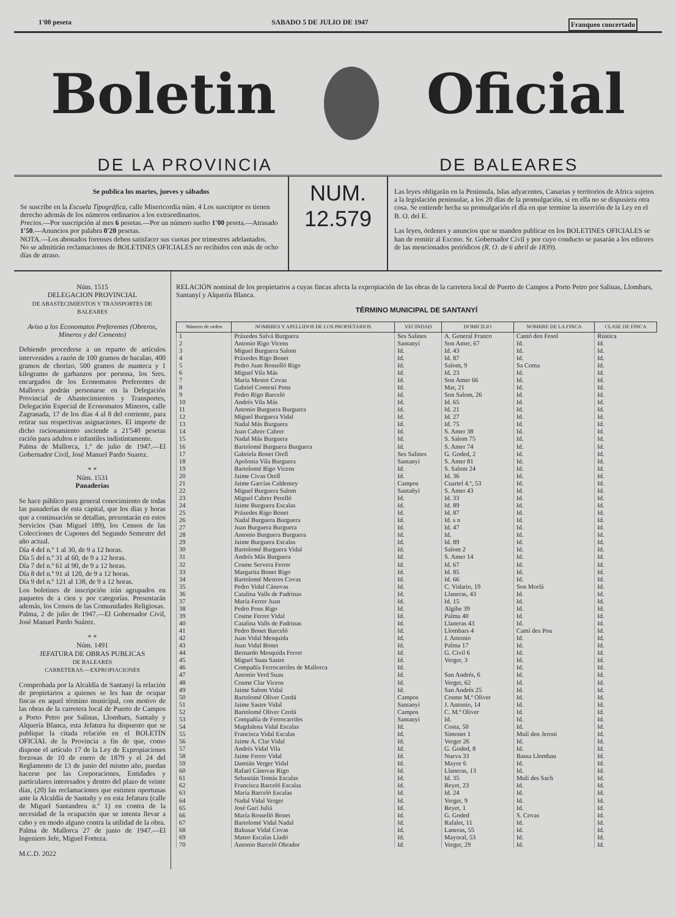1'00 peseta SABADO 5 DE JULIO DE 1947 Franqueo concertado
Boletin Oficial
DE LA PROVINCIA DE BALEARES
Se publica los martes, jueves y sábados
Se suscribe en la Escuela Tipográfica, calle Misericordia núm. 4 Los suscriptor es tienen derecho además de los números ordinarios a los extraordinarios.
Precios.—Por suscripción al mes 6 pesetas.—Por un número suelto 1'00 peseta.—Atrasado 1'50.—Anuncios por palabra 0'20 pesetas.
NOTA.—Los abonados forenses deben satisfacer sus cuotas por trimestres adelantados.
No se admitirán reclamaciones de BOLETINES OFICIALES no recibidos con más de ocho días de atraso.
NUM.
12.579
Las leyes obligarán en la Península, Islas adyacentes, Canarias y territorios de Africa sujetos a la legislación peninsular, a los 20 días de la promulgación, si en ella no se dispusiera otra cosa. Se entiende hecha su promulgación el día en que termine la inserción de la Ley en el B. O. del E.
Las leyes, órdenes y anuncios que se manden publicar en los BOLETINES OFICIALES se han de remitir al Excmo. Sr. Gobernador Civil y por cuyo conducto se pasarán a los editores de las mencionados periódicos (R. O. de 6 abril de 1839).
Núm. 1515
DELEGACION PROVINCIAL
DE ABASTECIMIENTOS Y TRANSPORTES DE BALEARES
Aviso a los Economatos Preferentes (Obreros, Mineros y del Cemento)
Debiendo procederse a un reparto de artículos intervenidos a razón de 100 gramos de bacalao, 400 gramos de chorizo, 500 gramos de manteca y 1 kilogramo de garbanzos por persona, los Sres. encargados de los Economatos Preferentes de Mallorca podrán personarse en la Delegación Provincial de Abastecimientos y Transportes, Delegación Especial de Economatos Mineros, calle Zagranada, 17 de los días 4 al 8 del corriente, para retirar sus respectivas asignaciones. El importe de dicho racionamiento asciende a 21'540 pesetas ración para adultos e infantiles indistintamente.
Palma de Mallorca, 1.º de julio de 1947.—El Gobernador Civil, José Manuel Pardo Suarez.
* *
Núm. 1531
Panaderías
Se hace público para general conocimiento de todas las panaderías de esta capital, que los días y horas que a continuación se detallan, presentarán en estos Servicios (San Miguel 189), los Censos de las Colecciones de Cupones del Segundo Semestre del año actual.
Día 4 del n.º 1 al 30, de 9 a 12 horas.
Día 5 del n.º 31 al 60, de 9 a 12 horas.
Día 7 del n.º 61 al 90, de 9 a 12 horas.
Día 8 del n.º 91 al 120, de 9 a 12 horas.
Día 9 del n.º 121 al 138, de 9 a 12 horas.
Los boletines de inscripción irán agrupados en paquetes de a cien y por categorías. Presentarán además, los Censos de las Comunidades Religiosas.
Palma, 2 de julio de 1947.—El Gobernador Civil, José Manuel Pardo Suárez.
* *
Núm. 1491
JEFATURA DE OBRAS PUBLICAS
DE BALEARES
CARRETERAS.—EXPROPIACIONES
Comprobada por la Alcaldía de Santanyí la relación de propietarios a quienes se les han de ocupar fincas en aquel término municipal, con motivo de las obras de la carretera local de Puerto de Campos a Porto Petro por Salinas, Llombars, Santañy y Alquería Blanca, esta Jefatura ha dispuesto que se publique la citada relación en el BOLETÍN OFICIAL de la Provincia a fin de que, como dispone el artículo 17 de la Ley de Expropiaciones forzosas de 10 de enero de 1879 y el 24 del Reglamento de 13 de junio del mismo año, puedan hacerse por las Corporaciones, Entidades y particulares interesados y dentro del plazo de veinte días, (20) las reclamaciones que estimen oportunas ante la Alcaldía de Santañy y en esta Jefatura (calle de Miguel Santandreu n.º 1) en contra de la necesidad de la ocupación que se intenta llevar a cabo y en modo alguno contra la utilidad de la obra.
Palma de Mallorca 27 de junio de 1947.—El Ingeniero Jefe, Miguel Forteza.
M.C.D. 2022
RELACIÓN nominal de los propietarios a cuyas fincas afecta la expropiación de las obras de la carretera local de Puerto de Campos a Porto Petro por Salinas, Llombars, Santanyí y Alquería Blanca.
TÉRMINO MUNICIPAL DE SANTANYÍ
| Número de orden | NOMBRES Y APELLIDOS DE LOS PROPIETARIOS | VECINDAD | DOMICILIO | NOMRRE DE LA FINCA | CLASE DE FINCA |
| --- | --- | --- | --- | --- | --- |
| 1 | Práxedes Salvá Burguera | Ses Salines | A. General Franco | Cantó den Fesol | Rústica |
| 2 | Antonio Rigo Vicens | Santanyí | Son Amer, 67 | Id. | Id. |
| 3 | Miguel Burguera Salom | Id. | Id. 43 | Id. | Id. |
| 4 | Práxedes Rigo Bonet | Id. | Id. 87 | Id. | Id. |
| 5 | Pedro Juan Rosselló Rigo | Id. | Salom, 9 | Sa Coma | Id. |
| 6 | Miguel Vila Más | Id. | Id. 23 | Id. | Id. |
| 7 | María Mestre Covas | Id. | Son Amer 66 | Id. | Id. |
| 8 | Gabriel Contestí Pons | Id. | Mar, 21 | Id. | Id. |
| 9 | Pedro Rigo Barceló | Id. | Son Salom, 26 | Id. | Id. |
| 10 | Andrés Vila Más | Id. | Id. 65 | Id. | Id. |
| 11 | Antonio Burguera Burguera | Id. | Id. 21 | Id. | Id. |
| 12 | Miguel Burguera Vidal | Id. | Id. 27 | Id. | Id. |
| 13 | Nadal Más Burguera | Id. | Id. 75 | Id. | Id. |
| 14 | Juan Cabrer Cabrer | Id. | S. Amer 38 | Id. | Id. |
| 15 | Nadal Más Burguera | Id. | S. Salom 75 | Id. | Id. |
| 16 | Bartolomé Burguera Burguera | Id. | S. Amer 74 | Id. | Id. |
| 17 | Gabriela Bonet Orell | Ses Salines | G. Goded, 2 | Id. | Id. |
| 18 | Apolonia Vila Burguera | Santanyí | S. Amer 81 | Id. | Id. |
| 19 | Bartolomé Rigo Vicens | Id. | S. Salom 24 | Id. | Id. |
| 20 | Jaime Civas Orell | Id. | Id. 36 | Id. | Id. |
| 21 | Jaime Garcías Caldentey | Campos | Cuartel 4.º, 53 | Id. | Id. |
| 22 | Miguel Burguera Salom | Santañyí | S. Amer 43 | Id. | Id. |
| 23 | Miguel Cabrer Perelló | Id. | Id. 33 | Id. | Id. |
| 24 | Jaime Burguera Escalas | Id. | Id. 89 | Id. | Id. |
| 25 | Práxedes Rigo Bonet | Id. | Id. 87 | Id. | Id. |
| 26 | Nadal Burguera Burguera | Id. | Id. s n | Id. | Id. |
| 27 | Juan Burguera Burguera | Id. | Id. 47 | Id. | Id. |
| 28 | Antonio Burguera Burguera | Id. | Id. | Id. | Id. |
| 29 | Jaime Burguera Escalas | Id. | Id. 89 | Id. | Id. |
| 30 | Bartolomé Burguera Vidal | Id. | Salom 2 | Id. | Id. |
| 31 | Andrés Más Burguera | Id. | S. Amer 14 | Id. | Id. |
| 32 | Cosme Servera Ferrer | Id. | Id. 67 | Id. | Id. |
| 33 | Margarita Bonet Rigo | Id. | Id. 85 | Id. | Id. |
| 34 | Bartolomé Mestres Covas | Id. | Id. 66 | Id. | Id. |
| 35 | Pedro Vidal Cánovas | Id. | C. Vidario, 19 | Son Morlá | Id. |
| 36 | Catalina Valls de Padrinas | Id. | Llaneras, 43 | Id. | Id. |
| 37 | María Ferrer Juan | Id. | Id. 15 | Id. | Id. |
| 38 | Pedro Pons Rigo | Id. | Algibe 39 | Id. | Id. |
| 39 | Cosme Ferrer Vidal | Id. | Palma 40 | Id. | Id. |
| 40 | Catalina Valls de Padrinas | Id. | Llaneras 43 | Id. | Id. |
| 41 | Pedro Bonet Barceló | Id. | Llombars 4 | Camí des Pou | Id. |
| 42 | Juan Vidal Mesquida | Id. | J. Antonio | Id. | Id. |
| 43 | Juan Vidal Bonet | Id. | Palma 17 | Id. | Id. |
| 44 | Bernardo Mesquida Ferrer | Id. | G. Civil 6 | Id. | Id. |
| 45 | Miguel Suau Sastre | Id. | Verger, 3 | Id. | Id. |
| 46 | Compañía Ferrocarriles de Mallorca | Id. | | Id. | Id. |
| 47 | Antonio Verd Suau | Id. | San Andrés, 6 | Id. | Id. |
| 48 | Cosme Clar Vicens | Id. | Verger, 62 | Id. | Id. |
| 49 | Jaime Salom Vidal | Id. | San Andrés 25 | Id. | Id. |
| 50 | Bartolomé Oliver Cerdá | Campos | Cosme M.ª Oliver | Id. | Id. |
| 51 | Jaime Sastre Vidal | Santanyí | J. Antonio, 14 | Id. | Id. |
| 52 | Bartolomé Oliver Cerdá | Campos | C. M.ª Oliver | Id. | Id. |
| 53 | Compañía de Ferrocarriles | Santanyí | Id. | Id. | Id. |
| 54 | Magdalena Vidal Escalas | Id. | Costa, 50 | Id. | Id. |
| 55 | Francisca Vidal Escalas | Id. | Simonet 1 | Mulí den Jeroni | Id. |
| 56 | Jaime A. Clar Vidal | Id. | Verger 26 | Id. | Id. |
| 57 | Andrés Vidal Vila | Id. | G. Goded, 8 | Id. | Id. |
| 58 | Jaime Ferrer Vidal | Id. | Nueva 33 | Bassa Llombau | Id. |
| 59 | Damián Verger Vidal | Id. | Mayor 6 | Id. | Id. |
| 60 | Rafael Cánovas Rigo | Id. | Llaneras, 13 | Id. | Id. |
| 61 | Sebastián Tomás Escalas | Id. | Id. 35 | Mulí des Sach | Id. |
| 62 | Francisca Barceló Escalas | Id. | Reyet, 23 | Id. | Id. |
| 63 | María Barceló Escalas | Id. | Id. 24 | Id. | Id. |
| 64 | Nadal Vidal Verger | Id. | Verger, 9 | Id. | Id. |
| 65 | José Garí Juliá | Id. | Reyet, 1 | Id. | Id. |
| 66 | María Rosselló Bonet | Id. | G. Goded | S. Covas | Id. |
| 67 | Bartolomé Vidal Nadal | Id. | Rafalet, 11 | Id. | Id. |
| 68 | Baltasar Vidal Covas | Id. | Laneras, 55 | Id. | Id. |
| 69 | Mateo Escalas Lladó | Id. | Mayoral, 53 | Id. | Id. |
| 70 | Antonio Barceló Obrador | Id. | Verger, 29 | Id. | Id. |